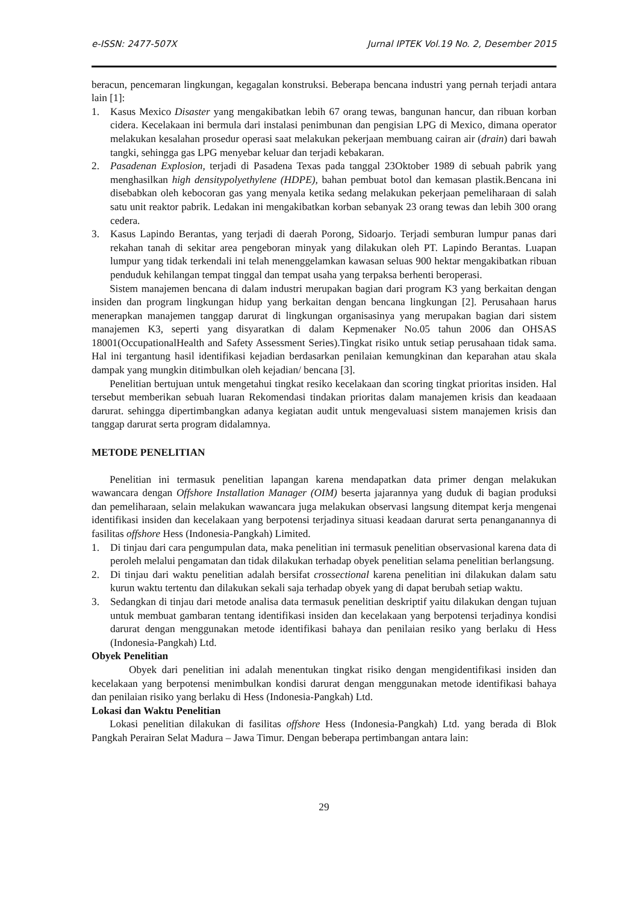e-ISSN: 2477-507X Jurnal IPTEK Vol.19 No. 2, Desember 2015
beracun, pencemaran lingkungan, kegagalan konstruksi. Beberapa bencana industri yang pernah terjadi antara lain [1]:
1. Kasus Mexico Disaster yang mengakibatkan lebih 67 orang tewas, bangunan hancur, dan ribuan korban cidera. Kecelakaan ini bermula dari instalasi penimbunan dan pengisian LPG di Mexico, dimana operator melakukan kesalahan prosedur operasi saat melakukan pekerjaan membuang cairan air (drain) dari bawah tangki, sehingga gas LPG menyebar keluar dan terjadi kebakaran.
2. Pasadenan Explosion, terjadi di Pasadena Texas pada tanggal 23Oktober 1989 di sebuah pabrik yang menghasilkan high densitypolyethylene (HDPE), bahan pembuat botol dan kemasan plastik.Bencana ini disebabkan oleh kebocoran gas yang menyala ketika sedang melakukan pekerjaan pemeliharaan di salah satu unit reaktor pabrik. Ledakan ini mengakibatkan korban sebanyak 23 orang tewas dan lebih 300 orang cedera.
3. Kasus Lapindo Berantas, yang terjadi di daerah Porong, Sidoarjo. Terjadi semburan lumpur panas dari rekahan tanah di sekitar area pengeboran minyak yang dilakukan oleh PT. Lapindo Berantas. Luapan lumpur yang tidak terkendali ini telah menenggelamkan kawasan seluas 900 hektar mengakibatkan ribuan penduduk kehilangan tempat tinggal dan tempat usaha yang terpaksa berhenti beroperasi.
Sistem manajemen bencana di dalam industri merupakan bagian dari program K3 yang berkaitan dengan insiden dan program lingkungan hidup yang berkaitan dengan bencana lingkungan [2]. Perusahaan harus menerapkan manajemen tanggap darurat di lingkungan organisasinya yang merupakan bagian dari sistem manajemen K3, seperti yang disyaratkan di dalam Kepmenaker No.05 tahun 2006 dan OHSAS 18001(OccupationalHealth and Safety Assessment Series).Tingkat risiko untuk setiap perusahaan tidak sama. Hal ini tergantung hasil identifikasi kejadian berdasarkan penilaian kemungkinan dan keparahan atau skala dampak yang mungkin ditimbulkan oleh kejadian/ bencana [3].
Penelitian bertujuan untuk mengetahui tingkat resiko kecelakaan dan scoring tingkat prioritas insiden. Hal tersebut memberikan sebuah luaran Rekomendasi tindakan prioritas dalam manajemen krisis dan keadaaan darurat. sehingga dipertimbangkan adanya kegiatan audit untuk mengevaluasi sistem manajemen krisis dan tanggap darurat serta program didalamnya.
METODE PENELITIAN
Penelitian ini termasuk penelitian lapangan karena mendapatkan data primer dengan melakukan wawancara dengan Offshore Installation Manager (OIM) beserta jajarannya yang duduk di bagian produksi dan pemeliharaan, selain melakukan wawancara juga melakukan observasi langsung ditempat kerja mengenai identifikasi insiden dan kecelakaan yang berpotensi terjadinya situasi keadaan darurat serta penanganannya di fasilitas offshore Hess (Indonesia-Pangkah) Limited.
1. Di tinjau dari cara pengumpulan data, maka penelitian ini termasuk penelitian observasional karena data di peroleh melalui pengamatan dan tidak dilakukan terhadap obyek penelitian selama penelitian berlangsung.
2. Di tinjau dari waktu penelitian adalah bersifat crossectional karena penelitian ini dilakukan dalam satu kurun waktu tertentu dan dilakukan sekali saja terhadap obyek yang di dapat berubah setiap waktu.
3. Sedangkan di tinjau dari metode analisa data termasuk penelitian deskriptif yaitu dilakukan dengan tujuan untuk membuat gambaran tentang identifikasi insiden dan kecelakaan yang berpotensi terjadinya kondisi darurat dengan menggunakan metode identifikasi bahaya dan penilaian resiko yang berlaku di Hess (Indonesia-Pangkah) Ltd.
Obyek Penelitian
Obyek dari penelitian ini adalah menentukan tingkat risiko dengan mengidentifikasi insiden dan kecelakaan yang berpotensi menimbulkan kondisi darurat dengan menggunakan metode identifikasi bahaya dan penilaian risiko yang berlaku di Hess (Indonesia-Pangkah) Ltd.
Lokasi dan Waktu Penelitian
Lokasi penelitian dilakukan di fasilitas offshore Hess (Indonesia-Pangkah) Ltd. yang berada di Blok Pangkah Perairan Selat Madura – Jawa Timur. Dengan beberapa pertimbangan antara lain:
29